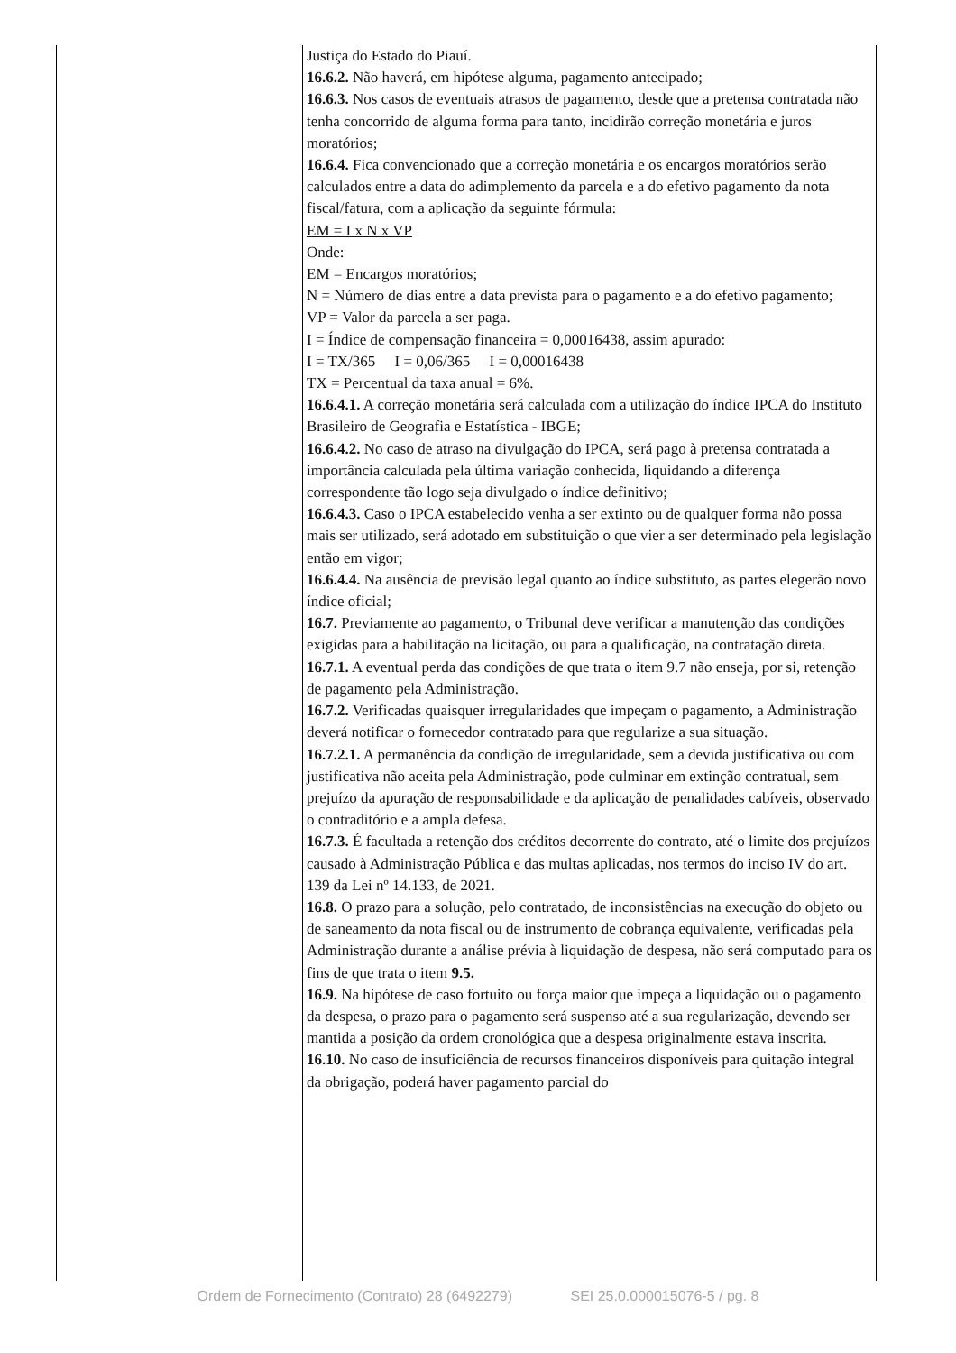| | Justiça do Estado do Piauí. 16.6.2. Não haverá, em hipótese alguma, pagamento antecipado; 16.6.3. Nos casos de eventuais atrasos de pagamento, desde que a pretensa contratada não tenha concorrido de alguma forma para tanto, incidirão correção monetária e juros moratórios; 16.6.4. Fica convencionado que a correção monetária e os encargos moratórios serão calculados entre a data do adimplemento da parcela e a do efetivo pagamento da nota fiscal/fatura, com a aplicação da seguinte fórmula: EM = I x N x VP Onde: EM = Encargos moratórios; N = Número de dias entre a data prevista para o pagamento e a do efetivo pagamento; VP = Valor da parcela a ser paga. I = Índice de compensação financeira = 0,00016438, assim apurado: I = TX/365 I = 0,06/365 I = 0,00016438 TX = Percentual da taxa anual = 6%. 16.6.4.1. A correção monetária será calculada com a utilização do índice IPCA do Instituto Brasileiro de Geografia e Estatística - IBGE; 16.6.4.2. No caso de atraso na divulgação do IPCA, será pago à pretensa contratada a importância calculada pela última variação conhecida, liquidando a diferença correspondente tão logo seja divulgado o índice definitivo; 16.6.4.3. Caso o IPCA estabelecido venha a ser extinto ou de qualquer forma não possa mais ser utilizado, será adotado em substituição o que vier a ser determinado pela legislação então em vigor; 16.6.4.4. Na ausência de previsão legal quanto ao índice substituto, as partes elegerão novo índice oficial; 16.7. Previamente ao pagamento, o Tribunal deve verificar a manutenção das condições exigidas para a habilitação na licitação, ou para a qualificação, na contratação direta. 16.7.1. A eventual perda das condições de que trata o item 9.7 não enseja, por si, retenção de pagamento pela Administração. 16.7.2. Verificadas quaisquer irregularidades que impeçam o pagamento, a Administração deverá notificar o fornecedor contratado para que regularize a sua situação. 16.7.2.1. A permanência da condição de irregularidade, sem a devida justificativa ou com justificativa não aceita pela Administração, pode culminar em extinção contratual, sem prejuízo da apuração de responsabilidade e da aplicação de penalidades cabíveis, observado o contraditório e a ampla defesa. 16.7.3. É facultada a retenção dos créditos decorrente do contrato, até o limite dos prejuízos causado à Administração Pública e das multas aplicadas, nos termos do inciso IV do art. 139 da Lei nº 14.133, de 2021. 16.8. O prazo para a solução, pelo contratado, de inconsistências na execução do objeto ou de saneamento da nota fiscal ou de instrumento de cobrança equivalente, verificadas pela Administração durante a análise prévia à liquidação de despesa, não será computado para os fins de que trata o item 9.5. 16.9. Na hipótese de caso fortuito ou força maior que impeça a liquidação ou o pagamento da despesa, o prazo para o pagamento será suspenso até a sua regularização, devendo ser mantida a posição da ordem cronológica que a despesa originalmente estava inscrita. 16.10. No caso de insuficiência de recursos financeiros disponíveis para quitação integral da obrigação, poderá haver pagamento parcial do |
Ordem de Fornecimento (Contrato) 28 (6492279) SEI 25.0.000015076-5 / pg. 8